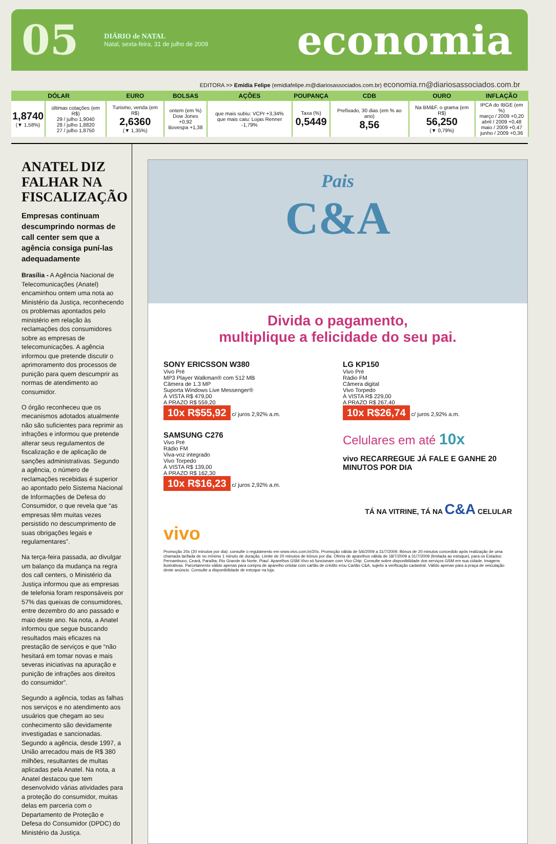05
DIÁRIO de NATAL
Natal, sexta-feira, 31 de julho de 2009
economia
EDITORA >> Emídia Felipe (emidiafelipe.rn@diariosassociados.com.br) economia.rn@diariosassociados.com.br
| DÓLAR | | EURO | BOLSAS | AÇÕES | POUPANÇA | CDB | OURO | INFLAÇÃO |
| --- | --- | --- | --- | --- | --- | --- | --- | --- |
| 1,8740 (▼ 1,58%) | últimas cotações (em R$) 29 / julho 1,9040 28 / julho 1,8820 27 / julho 1,8750 | Turismo, venda (em R$) 2,6360 (▼ 1,35%) | ontem (em %) Dow Jones +0,92 Bovespa +1,38 | que mais subiu: VCPr +3,34% que mais caiu: Lojas Renner -1,79% | Taxa (%) 0,5449 | Prefixado, 30 dias (em % ao ano) 8,56 | Na BM&F, o grama (em R$) 56,250 (▼ 0,79%) | IPCA do IBGE (em %) março / 2009 +0,20 abril / 2009 +0,48 maio / 2009 +0,47 junho / 2009 +0,36 |
ANATEL DIZ FALHAR NA FISCALIZAÇÃO
Empresas continuam descumprindo normas de call center sem que a agência consiga puní-las adequadamente
Brasília - A Agência Nacional de Telecomunicações (Anatel) encaminhou ontem uma nota ao Ministério da Justiça, reconhecendo os problemas apontados pelo ministério em relação às reclamações dos consumidores sobre as empresas de telecomunicações. A agência informou que pretende discutir o aprimoramento dos processos de punição para quem descumprir as normas de atendimento ao consumidor.
O órgão reconheceu que os mecanismos adotados atualmente não são suficientes para reprimir as infrações e informou que pretende alterar seus regulamentos de fiscalização e de aplicação de sanções administrativas. Segundo a agência, o número de reclamações recebidas é superior ao apontado pelo Sistema Nacional de Informações de Defesa do Consumidor, o que revela que “as empresas têm muitas vezes persistido no descumprimento de suas obrigações legais e regulamentares”.
Na terça-feira passada, ao divulgar um balanço da mudança na regra dos call centers, o Ministério da Justiça informou que as empresas de telefonia foram responsáveis por 57% das queixas de consumidores, entre dezembro do ano passado e maio deste ano. Na nota, a Anatel informou que segue buscando resultados mais eficazes na prestação de serviços e que “não hesitará em tomar novas e mais severas iniciativas na apuração e punição de infrações aos direitos do consumidor”.
Segundo a agência, todas as falhas nos serviços e no atendimento aos usuários que chegam ao seu conhecimento são devidamente investigadas e sancionadas. Segundo a agência, desde 1997, a União arrecadou mais de R$ 380 milhões, resultantes de multas aplicadas pela Anatel. Na nota, a Anatel destacou que tem desenvolvido várias atividades para a proteção do consumidor, muitas delas em parceria com o Departamento de Proteção e Defesa do Consumidor (DPDC) do Ministério da Justiça.
Pais
C&A
Divida o pagamento,
multiplique a felicidade do seu pai.
SONY ERICSSON W380
Vivo Pré
MP3 Player Walkman® com 512 MB
Câmera de 1.3 MP
Suporta Windows Live Messenger®
À VISTA R$ 479,00
A PRAZO R$ 559,20
10x R$55,92 c/ juros 2,92% a.m.
LG KP150
Vivo Pré
Rádio FM
Câmera digital
Vivo Torpedo
À VISTA R$ 229,00
A PRAZO R$ 267,40
10x R$26,74 c/ juros 2,92% a.m.
SAMSUNG C276
Vivo Pré
Rádio FM
Viva-voz integrado
Vivo Torpedo
À VISTA R$ 139,00
A PRAZO R$ 162,30
10x R$16,23 c/ juros 2,92% a.m.
Celulares em até 10x
vivo RECARREGUE JÁ FALE E GANHE 20 MINUTOS POR DIA
TÁ NA VITRINE, TÁ NA C&A CELULAR
vivo
Promoção 20x (20 minutos por dia): consulte o regulamento em www.vivo.com.br/20x. Promoção válida de 5/6/2009 a 31/7/2009. Bônus de 20 minutos concedido após realização de uma chamada tarifada de no mínimo 1 minuto de duração. Limite de 20 minutos de bônus por dia. Oferta de aparelhos válida de 18/7/2009 a 31/7/2009 (limitada ao estoque), para os Estados: Pernambuco, Ceará, Paraíba, Rio Grande do Norte, Piauí. Aparelhos GSM Vivo só funcionam com Vivo Chip. Consulte sobre disponibilidade dos serviços GSM em sua cidade. Imagens ilustrativas. Parcelamento válido apenas para compra de aparelho celular com cartão de crédito e/ou Cartão C&A, sujeito a verificação cadastral. Válido apenas para a praça de veiculação deste anúncio. Consulte a disponibilidade de estoque na loja.